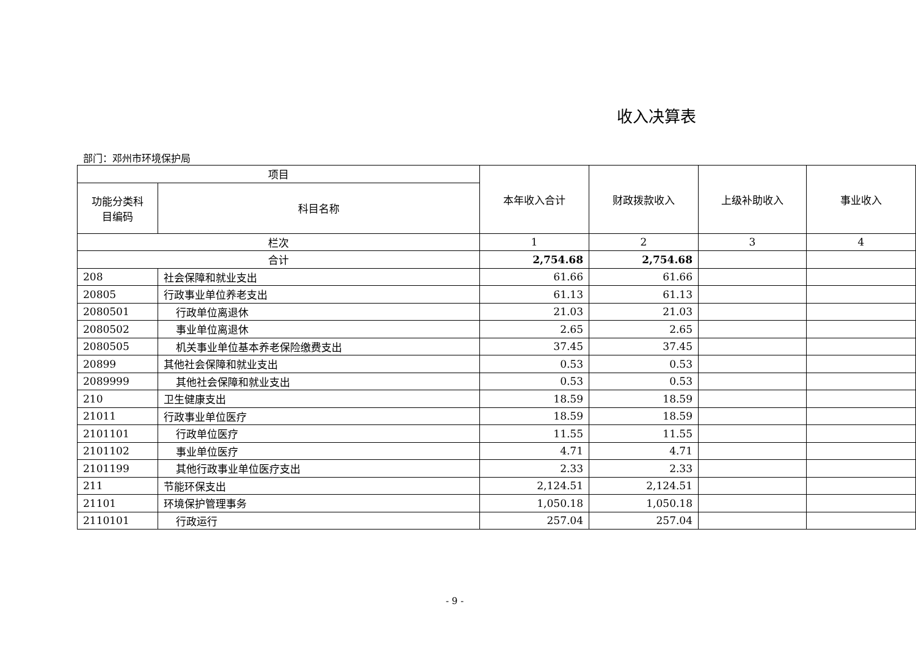收入决算表
部门：邓州市环境保护局
| 项目 | | 本年收入合计 | 财政拨款收入 | 上级补助收入 | 事业收入 |
| --- | --- | --- | --- | --- | --- |
| 功能分类科 目编码 | 科目名称 | | | | |
| 栏次 | | 1 | 2 | 3 | 4 |
| 合计 | | 2,754.68 | 2,754.68 | | |
| 208 | 社会保障和就业支出 | 61.66 | 61.66 | | |
| 20805 | 行政事业单位养老支出 | 61.13 | 61.13 | | |
| 2080501 | 行政单位离退休 | 21.03 | 21.03 | | |
| 2080502 | 事业单位离退休 | 2.65 | 2.65 | | |
| 2080505 | 机关事业单位基本养老保险缴费支出 | 37.45 | 37.45 | | |
| 20899 | 其他社会保障和就业支出 | 0.53 | 0.53 | | |
| 2089999 | 其他社会保障和就业支出 | 0.53 | 0.53 | | |
| 210 | 卫生健康支出 | 18.59 | 18.59 | | |
| 21011 | 行政事业单位医疗 | 18.59 | 18.59 | | |
| 2101101 | 行政单位医疗 | 11.55 | 11.55 | | |
| 2101102 | 事业单位医疗 | 4.71 | 4.71 | | |
| 2101199 | 其他行政事业单位医疗支出 | 2.33 | 2.33 | | |
| 211 | 节能环保支出 | 2,124.51 | 2,124.51 | | |
| 21101 | 环境保护管理事务 | 1,050.18 | 1,050.18 | | |
| 2110101 | 行政运行 | 257.04 | 257.04 | | |
- 9 -